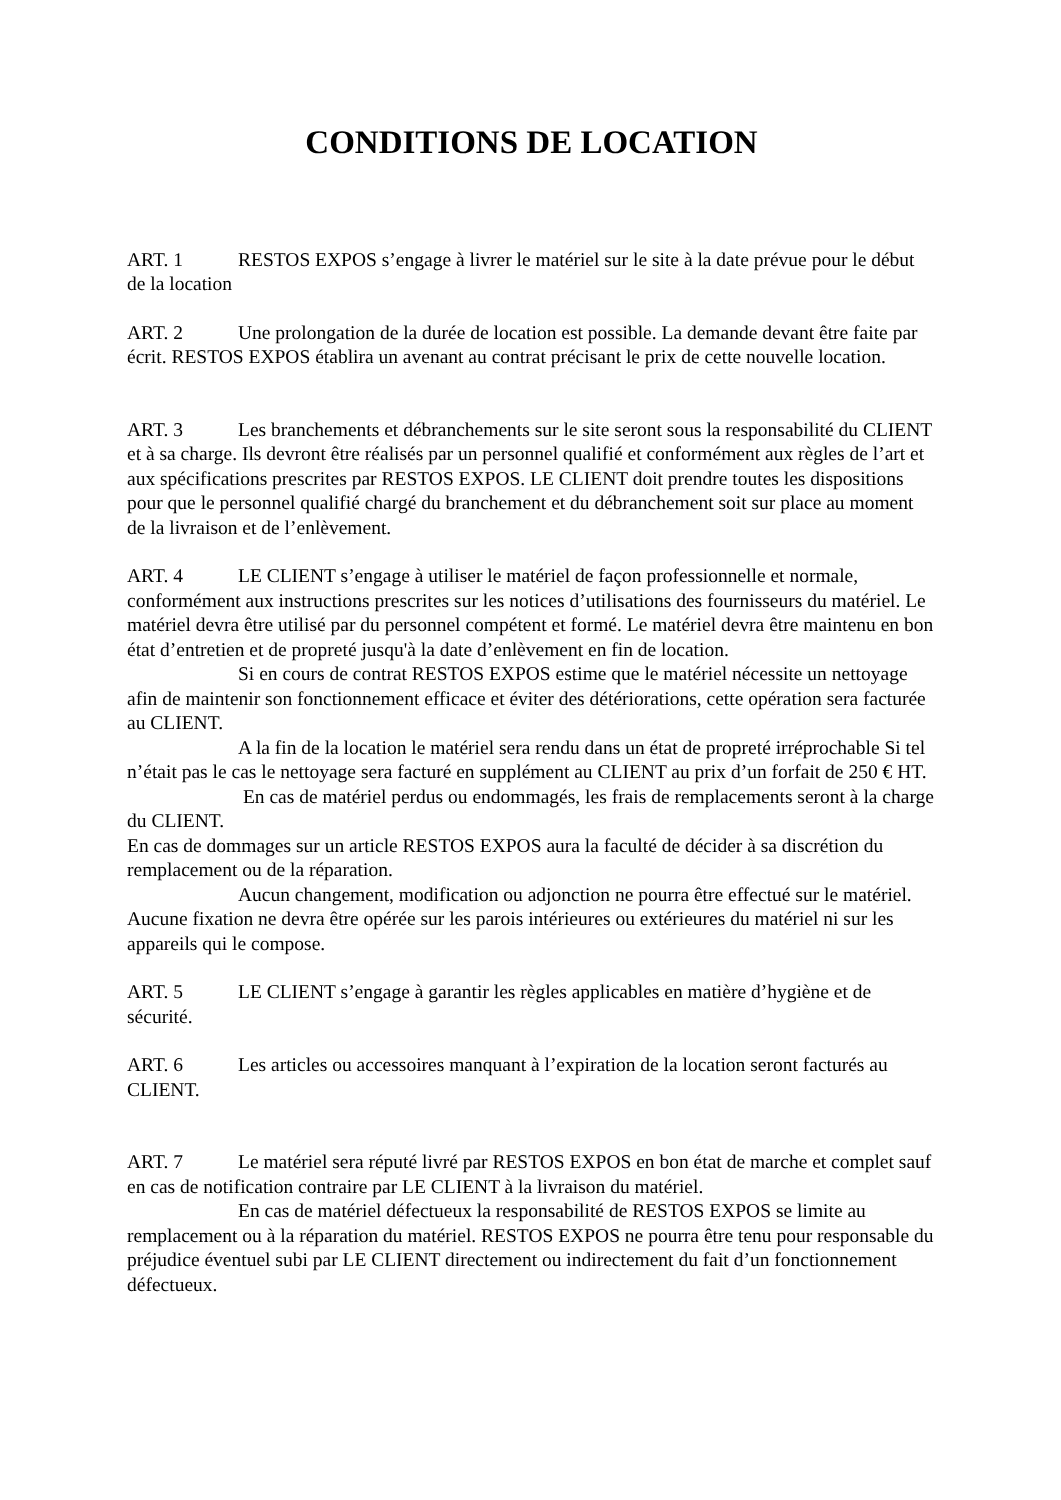CONDITIONS DE LOCATION
ART. 1 RESTOS EXPOS s’engage à livrer le matériel sur le site à la date prévue pour le début de la location
ART. 2 Une prolongation de la durée de location est possible. La demande devant être faite par écrit. RESTOS EXPOS établira un avenant au contrat précisant le prix de cette nouvelle location.
ART. 3 Les branchements et débranchements sur le site seront sous la responsabilité du CLIENT et à sa charge. Ils devront être réalisés par un personnel qualifié et conformément aux règles de l’art et aux spécifications prescrites par RESTOS EXPOS. LE CLIENT doit prendre toutes les dispositions pour que le personnel qualifié chargé du branchement et du débranchement soit sur place au moment de la livraison et de l’enlèvement.
ART. 4 LE CLIENT s’engage à utiliser le matériel de façon professionnelle et normale, conformément aux instructions prescrites sur les notices d’utilisations des fournisseurs du matériel. Le matériel devra être utilisé par du personnel compétent et formé. Le matériel devra être maintenu en bon état d’entretien et de propreté jusqu'à la date d’enlèvement en fin de location.
Si en cours de contrat RESTOS EXPOS estime que le matériel nécessite un nettoyage afin de maintenir son fonctionnement efficace et éviter des détériorations, cette opération sera facturée au CLIENT.
A la fin de la location le matériel sera rendu dans un état de propreté irréprochable Si tel n’était pas le cas le nettoyage sera facturé en supplément au CLIENT au prix d’un forfait de 250 € HT.
En cas de matériel perdus ou endommagés, les frais de remplacements seront à la charge du CLIENT.
En cas de dommages sur un article RESTOS EXPOS aura la faculté de décider à sa discrétion du remplacement ou de la réparation.
Aucun changement, modification ou adjonction ne pourra être effectué sur le matériel. Aucune fixation ne devra être opérée sur les parois intérieures ou extérieures du matériel ni sur les appareils qui le compose.
ART. 5 LE CLIENT s’engage à garantir les règles applicables en matière d’hygiène et de sécurité.
ART. 6 Les articles ou accessoires manquant à l’expiration de la location seront facturés au CLIENT.
ART. 7 Le matériel sera réputé livré par RESTOS EXPOS en bon état de marche et complet sauf en cas de notification contraire par LE CLIENT à la livraison du matériel.
En cas de matériel défectueux la responsabilité de RESTOS EXPOS se limite au remplacement ou à la réparation du matériel. RESTOS EXPOS ne pourra être tenu pour responsable du préjudice éventuel subi par LE CLIENT directement ou indirectement du fait d’un fonctionnement défectueux.